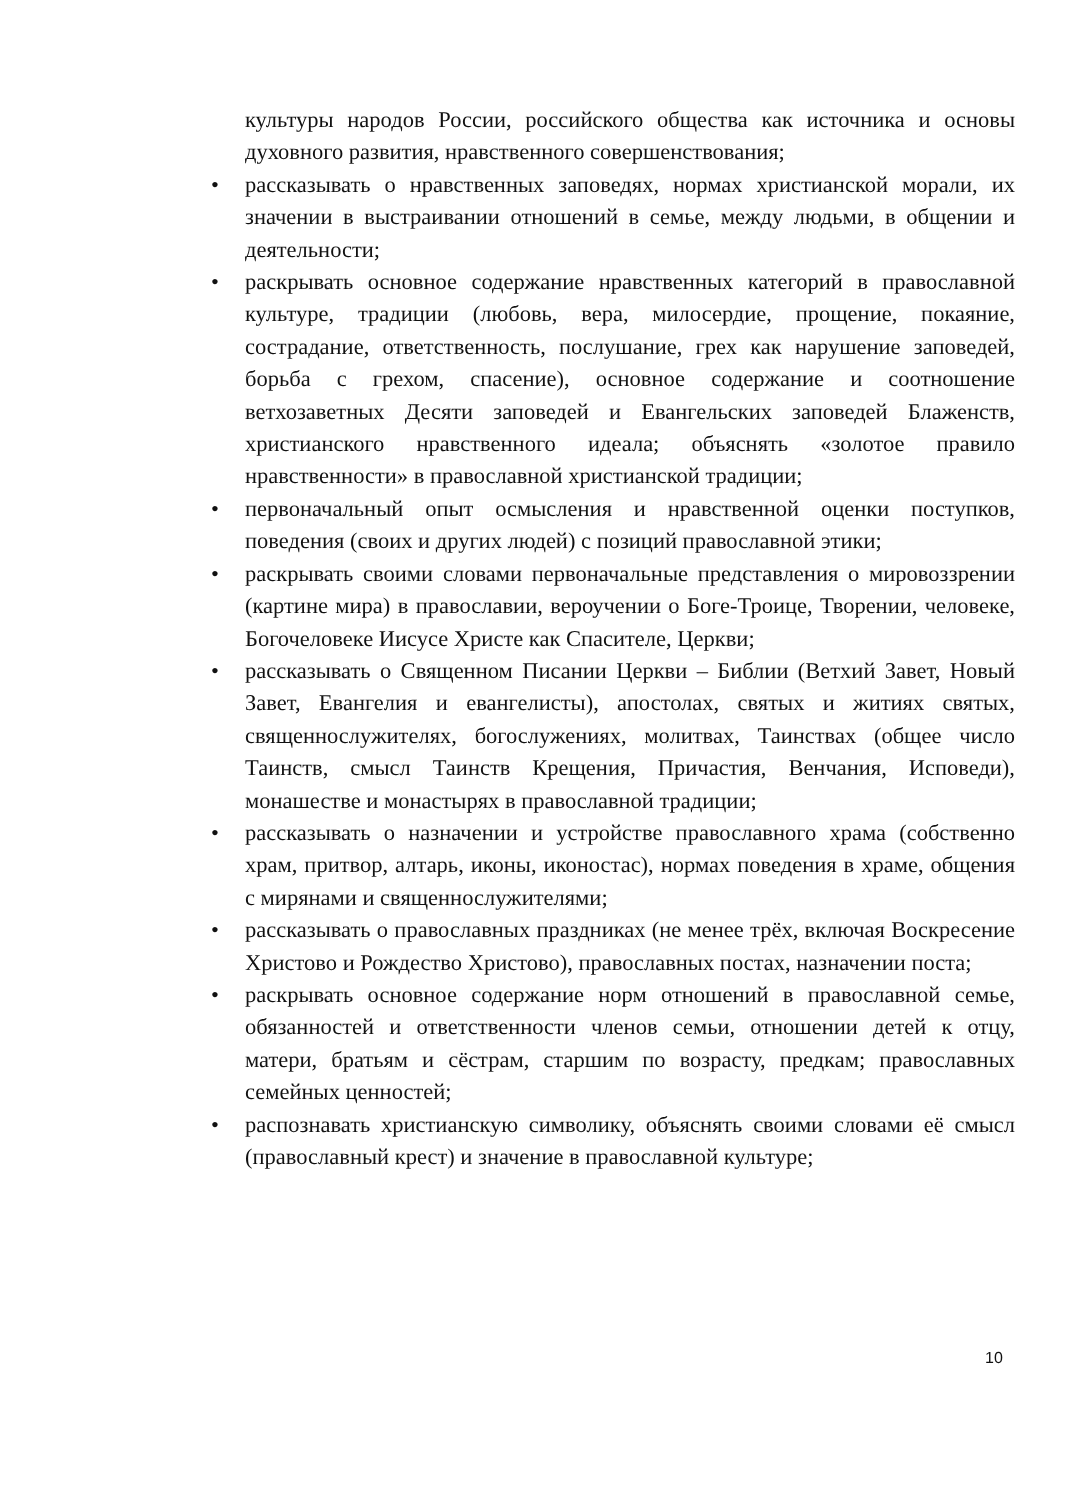культуры народов России, российского общества как источника и основы духовного развития, нравственного совершенствования;
• рассказывать о нравственных заповедях, нормах христианской морали, их значении в выстраивании отношений в семье, между людьми, в общении и деятельности;
• раскрывать основное содержание нравственных категорий в православной культуре, традиции (любовь, вера, милосердие, прощение, покаяние, сострадание, ответственность, послушание, грех как нарушение заповедей, борьба с грехом, спасение), основное содержание и соотношение ветхозаветных Десяти заповедей и Евангельских заповедей Блаженств, христианского нравственного идеала; объяснять «золотое правило нравственности» в православной христианской традиции;
• первоначальный опыт осмысления и нравственной оценки поступков, поведения (своих и других людей) с позиций православной этики;
• раскрывать своими словами первоначальные представления о мировоззрении (картине мира) в православии, вероучении о Боге-Троице, Творении, человеке, Богочеловеке Иисусе Христе как Спасителе, Церкви;
• рассказывать о Священном Писании Церкви – Библии (Ветхий Завет, Новый Завет, Евангелия и евангелисты), апостолах, святых и житиях святых, священнослужителях, богослужениях, молитвах, Таинствах (общее число Таинств, смысл Таинств Крещения, Причастия, Венчания, Исповеди), монашестве и монастырях в православной традиции;
• рассказывать о назначении и устройстве православного храма (собственно храм, притвор, алтарь, иконы, иконостас), нормах поведения в храме, общения с мирянами и священнослужителями;
• рассказывать о православных праздниках (не менее трёх, включая Воскресение Христово и Рождество Христово), православных постах, назначении поста;
• раскрывать основное содержание норм отношений в православной семье, обязанностей и ответственности членов семьи, отношении детей к отцу, матери, братьям и сёстрам, старшим по возрасту, предкам; православных семейных ценностей;
• распознавать христианскую символику, объяснять своими словами её смысл (православный крест) и значение в православной культуре;
10